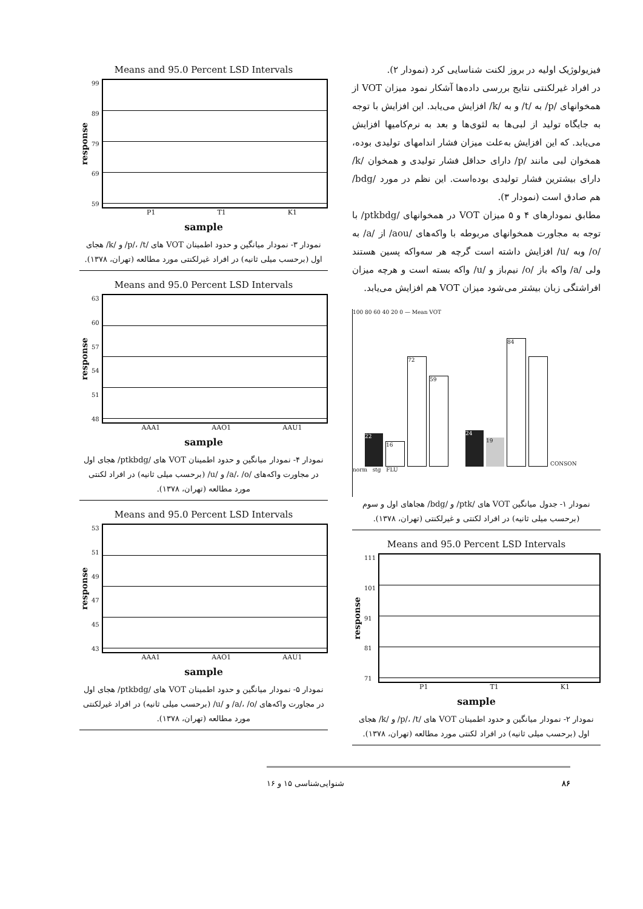فیزیولوژیک اولیه در بروز لکنت شناسایی کرد (نمودار ۲).
در افراد غیرلکنتی نتایج بررسی داده‌ها آشکار نمود میزان VOT از همخوانهای /p/ به /t/ و به /k/ افزایش می‌یابد. این افزایش با توجه به جایگاه تولید از لبی‌ها به لثوی‌ها و بعد به نرم‌کامیها افزایش می‌یابد. که این افزایش به‌علت میزان فشار اندامهای تولیدی بوده، همخوان لبی مانند /p/ دارای حداقل فشار تولیدی و همخوان /k/ دارای بیشترین فشار تولیدی بوده‌است. این نظم در مورد /bdg/ هم صادق است (نمودار ۳).
مطابق نمودارهای ۴ و ۵ میزان VOT در همخوانهای /ptkbdg/ با توجه به مجاورت همخوانهای مربوطه با واکه‌های /aou/ از /a/ به /o/ وبه /u/ افزایش داشته است گرچه هر سه‌واکه پسین هستند ولی /a/ واکه باز /o/ نیم‌باز و /u/ واکه بسته است و هرچه میزان افراشتگی زبان بیشتر می‌شود میزان VOT هم افزایش می‌یابد.
100 80 60 40 20 0 — Mean VOT
22
16
72
59
24
19
84
CONSON
norm stg FLU
نمودار ۱- جدول میانگین VOT های /ptk/ و /bdg/ هجاهای اول و سوم (برحسب میلی ثانیه) در افراد لکنتی و غیرلکنتی (تهران، ۱۳۷۸).
Means and 95.0 Percent LSD Intervals
response
111
101
91
81
71
P1 T1 K1
sample
نمودار ۲- نمودار میانگین و حدود اطمینان VOT های /p/، /t/ و /k/ هجای اول (برحسب میلی ثانیه) در افراد لکنتی مورد مطالعه (تهران، ۱۳۷۸).
Means and 95.0 Percent LSD Intervals
response
99
89
79
69
59
P1 T1 K1
sample
نمودار ۳- نمودار میانگین و حدود اطمینان VOT های /p/، /t/ و /k/ هجای اول (برحسب میلی ثانیه) در افراد غیرلکنتی مورد مطالعه (تهران، ۱۳۷۸).
Means and 95.0 Percent LSD Intervals
response
63
60
57
54
51
48
AAA1 AAO1 AAU1
sample
نمودار ۴- نمودار میانگین و حدود اطمینان VOT های /ptkbdg/ هجای اول در مجاورت واکه‌های /a/، /o/ و /u/ (برحسب میلی ثانیه) در افراد لکنتی مورد مطالعه (تهران، ۱۳۷۸).
Means and 95.0 Percent LSD Intervals
response
53
51
49
47
45
43
AAA1 AAO1 AAU1
sample
نمودار ۵- نمودار میانگین و حدود اطمینان VOT های /ptkbdg/ هجای اول در مجاورت واکه‌های /a/، /o/ و /u/ (برحسب میلی ثانیه) در افراد غیرلکنتی مورد مطالعه (تهران، ۱۳۷۸).
۸۶ شنوایی‌شناسی ۱۵ و ۱۶